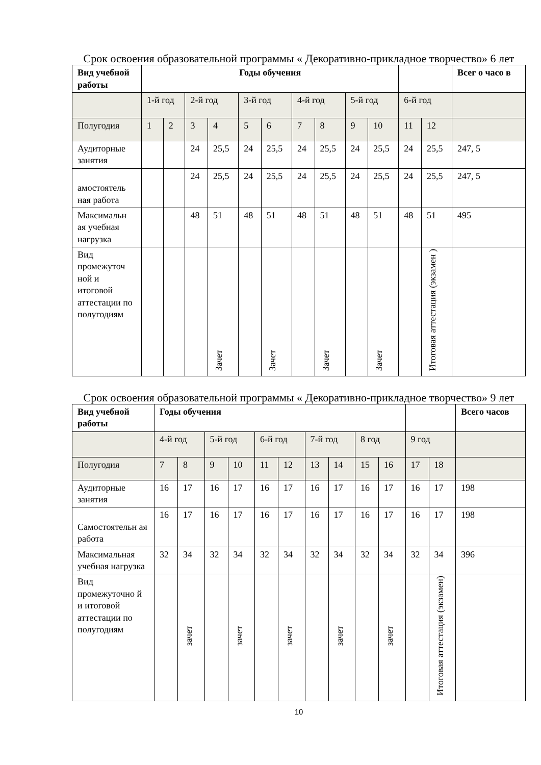Срок освоения образовательной программы « Декоративно-прикладное творчество» 6 лет
| Вид учебной работы | Годы обучения | | | | | | | | | | | | Всег о часо в |
| --- | --- | --- | --- | --- | --- | --- | --- | --- | --- | --- | --- | --- | --- |
| | 1-й год | | 2-й год | | 3-й год | | 4-й год | | 5-й год | | 6-й год | | |
| Полугодия | 1 | 2 | 3 | 4 | 5 | 6 | 7 | 8 | 9 | 10 | 11 | 12 | |
| Аудиторные занятия | | | 24 | 25,5 | 24 | 25,5 | 24 | 25,5 | 24 | 25,5 | 24 | 25,5 | 247, 5 |
| амостоятель ная работа | | | 24 | 25,5 | 24 | 25,5 | 24 | 25,5 | 24 | 25,5 | 24 | 25,5 | 247, 5 |
| Максимальн ая учебная нагрузка | | | 48 | 51 | 48 | 51 | 48 | 51 | 48 | 51 | 48 | 51 | 495 |
| Вид промежуточ ной и итоговой аттестации по полугодиям | | | | Зачет | | Зачет | | Зачет | | Зачет | | Итоговая аттестация (экзамен ) | |
Срок освоения образовательной программы « Декоративно-прикладное творчество» 9 лет
| Вид учебной работы | Годы обучения | | | | | | | | | | | | Всего часов |
| --- | --- | --- | --- | --- | --- | --- | --- | --- | --- | --- | --- | --- | --- |
| | 4-й год | | 5-й год | | 6-й год | | 7-й год | | 8 год | | 9 год | | |
| Полугодия | 7 | 8 | 9 | 10 | 11 | 12 | 13 | 14 | 15 | 16 | 17 | 18 | |
| Аудиторные занятия | 16 | 17 | 16 | 17 | 16 | 17 | 16 | 17 | 16 | 17 | 16 | 17 | 198 |
| Самостоятельн ая работа | 16 | 17 | 16 | 17 | 16 | 17 | 16 | 17 | 16 | 17 | 16 | 17 | 198 |
| Максимальная учебная нагрузка | 32 | 34 | 32 | 34 | 32 | 34 | 32 | 34 | 32 | 34 | 32 | 34 | 396 |
| Вид промежуточно й и итоговой аттестации по полугодиям | | зачет | | зачет | | зачет | | зачет | | зачет | | Итоговая аттестация (экзамен) | |
10